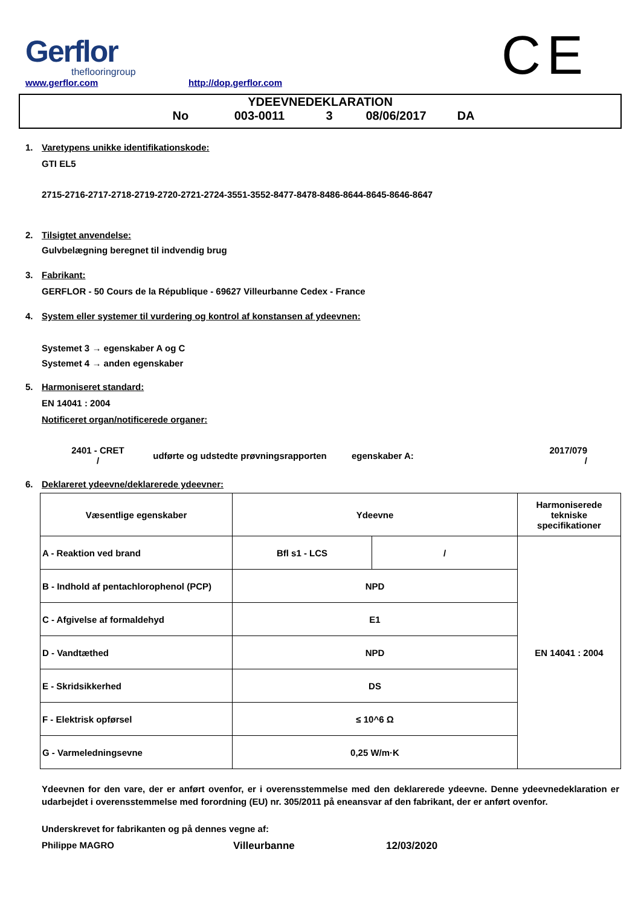CE
Gerflor
theflooringroup
www.gerflor.com
http://dop.gerflor.com
YDEEVNEDEKLARATION
No 003-0011 3 08/06/2017 DA
1. Varetypens unikke identifikationskode:
GTI EL5
2715-2716-2717-2718-2719-2720-2721-2724-3551-3552-8477-8478-8486-8644-8645-8646-8647
2. Tilsigtet anvendelse:
Gulvbelægning beregnet til indvendig brug
3. Fabrikant:
GERFLOR - 50 Cours de la République - 69627 Villeurbanne Cedex - France
4. System eller systemer til vurdering og kontrol af konstansen af ydeevnen:
Systemet 3 → egenskaber A og C
Systemet 4 → anden egenskaber
5. Harmoniseret standard:
EN 14041 : 2004
Notificeret organ/notificerede organer:
2401 - CRET
/
udførte og udstedte prøvningsrapporten egenskaber A:
2017/079
/
6. Deklareret ydeevne/deklarerede ydeevner:
| Væsentlige egenskaber | Ydeevne | | Harmoniserede tekniske specifikationer |
| A - Reaktion ved brand | Bfl s1 - LCS | / | EN 14041 : 2004 |
| B - Indhold af pentachlorophenol (PCP) | NPD | | |
| C - Afgivelse af formaldehyd | E1 | | |
| D - Vandtæthed | NPD | | |
| E - Skridsikkerhed | DS | | |
| F - Elektrisk opførsel | ≤ 10^6 Ω | | |
| G - Varmeledningsevne | 0,25 W/m·K | | |
Ydeevnen for den vare, der er anført ovenfor, er i overensstemmelse med den deklarerede ydeevne. Denne ydeevnedeklaration er udarbejdet i overensstemmelse med forordning (EU) nr. 305/2011 på eneansvar af den fabrikant, der er anført ovenfor.
Underskrevet for fabrikanten og på dennes vegne af:
Philippe MAGRO Villeurbanne 12/03/2020